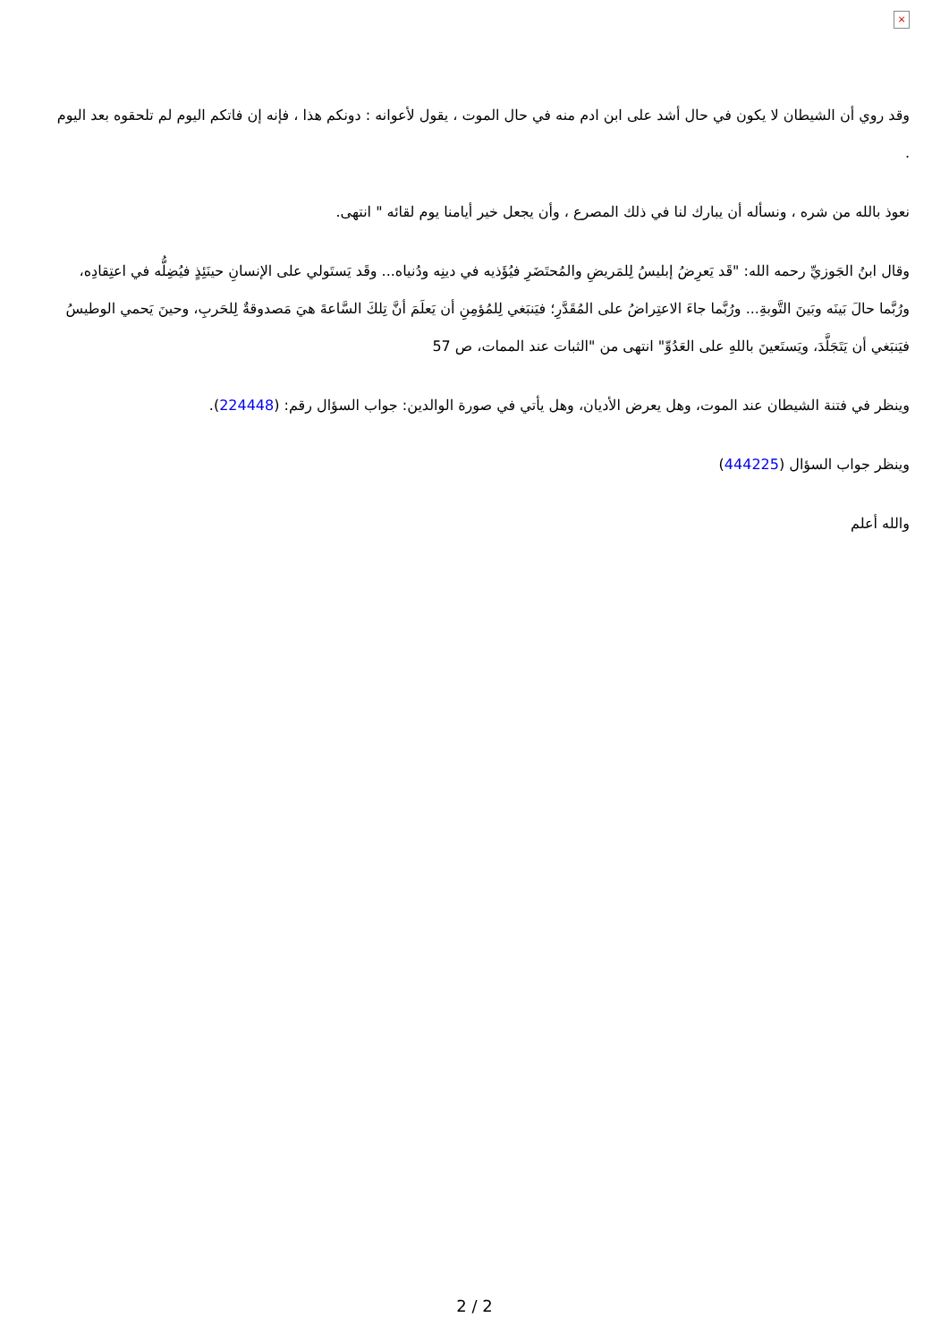×
وقد روي أن الشيطان لا يكون في حال أشد على ابن ادم منه في حال الموت ، يقول لأعوانه : دونكم هذا ، فإنه إن فاتكم اليوم لم تلحقوه بعد اليوم .
نعوذ بالله من شره ، ونسأله أن يبارك لنا في ذلك المصرع ، وأن يجعل خير أيامنا يوم لقائه " انتهى.
وقال ابنُ الجَوزيِّ رحمه الله: "قَد يَعرِضُ إبليسُ لِلمَريضِ والمُحتَضَرِ فيُؤَذيه في دينِه ودُنياه... وقَد يَستَولي على الإنسانِ حينَئِذٍ فيُضِلُّه في اعتِقادِه، ورُبَّما حالَ بَينَه وبَينَ التَّوبةِ... ورُبَّما جاءَ الاعتِراضُ على المُقَدَّرِ؛ فيَنبَغي لِلمُؤمِنِ أن يَعلَمَ أنَّ تِلكَ السَّاعةَ هيَ مَصدوقةٌ لِلحَربِ، وحينَ يَحمي الوطيسُ فيَنبَغي أن يَتَجَلَّدَ، ويَستَعينَ باللهِ على العَدُوِّ" انتهى من "الثبات عند الممات، ص 57
وينظر في فتنة الشيطان عند الموت، وهل يعرض الأديان، وهل يأتي في صورة الوالدين: جواب السؤال رقم: (224448).
وينظر جواب السؤال (444225)
والله أعلم
2 / 2